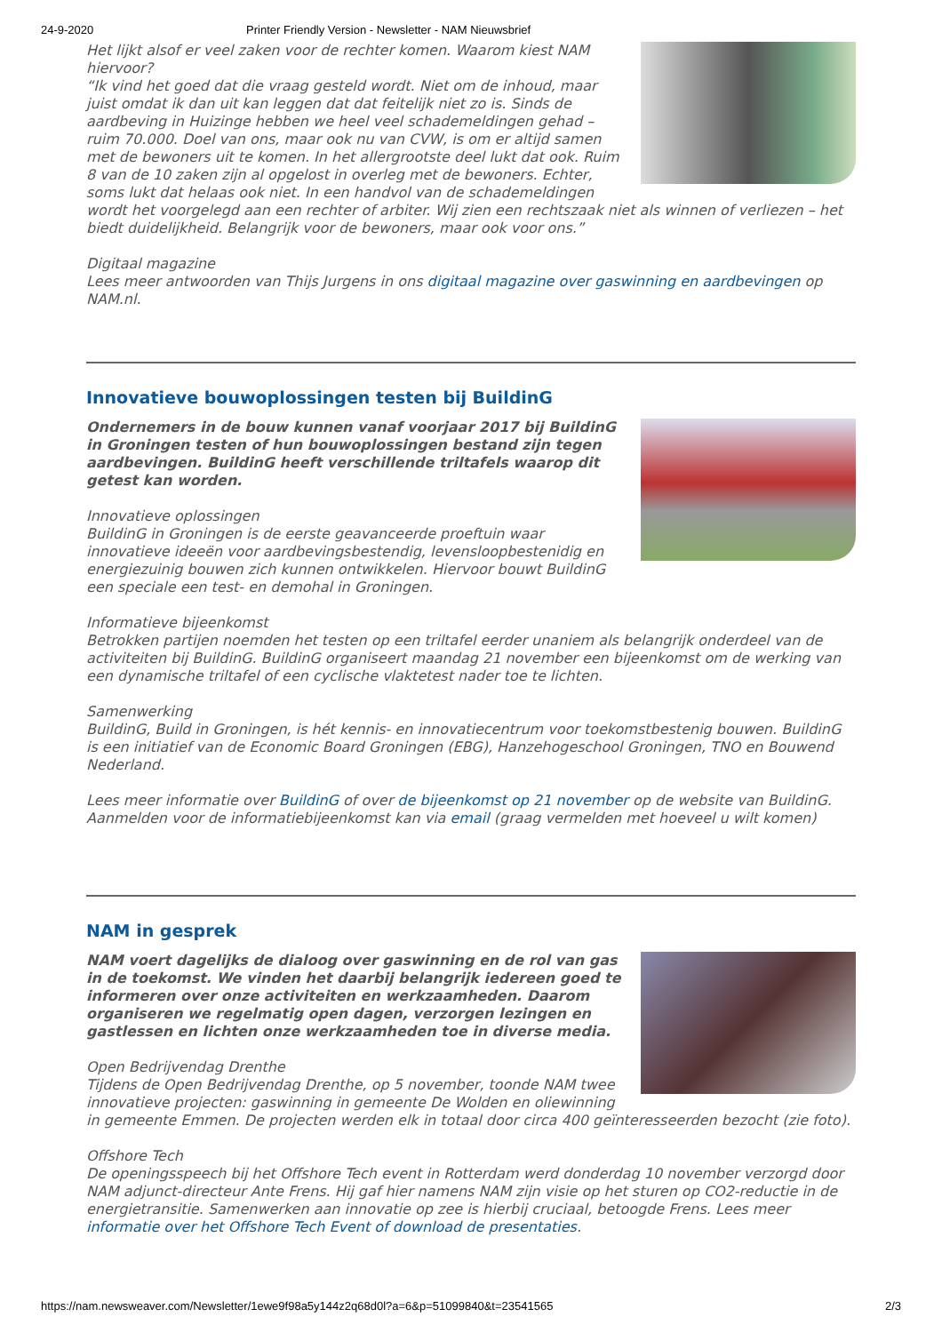24-9-2020 Printer Friendly Version - Newsletter - NAM Nieuwsbrief
Het lijkt alsof er veel zaken voor de rechter komen. Waarom kiest NAM hiervoor?
“Ik vind het goed dat die vraag gesteld wordt. Niet om de inhoud, maar juist omdat ik dan uit kan leggen dat dat feitelijk niet zo is. Sinds de aardbeving in Huizinge hebben we heel veel schademeldingen gehad – ruim 70.000. Doel van ons, maar ook nu van CVW, is om er altijd samen met de bewoners uit te komen. In het allergrootste deel lukt dat ook. Ruim 8 van de 10 zaken zijn al opgelost in overleg met de bewoners. Echter, soms lukt dat helaas ook niet. In een handvol van de schademeldingen wordt het voorgelegd aan een rechter of arbiter. Wij zien een rechtszaak niet als winnen of verliezen – het biedt duidelijkheid. Belangrijk voor de bewoners, maar ook voor ons.”
Digitaal magazine
Lees meer antwoorden van Thijs Jurgens in ons digitaal magazine over gaswinning en aardbevingen op NAM.nl.
Innovatieve bouwoplossingen testen bij BuildinG
Ondernemers in de bouw kunnen vanaf voorjaar 2017 bij BuildinG in Groningen testen of hun bouwoplossingen bestand zijn tegen aardbevingen. BuildinG heeft verschillende triltafels waarop dit getest kan worden.
Innovatieve oplossingen
BuildinG in Groningen is de eerste geavanceerde proeftuin waar innovatieve ideeën voor aardbevingsbestendig, levensloopbestenidig en energiezuinig bouwen zich kunnen ontwikkelen. Hiervoor bouwt BuildinG een speciale een test- en demohal in Groningen.
Informatieve bijeenkomst
Betrokken partijen noemden het testen op een triltafel eerder unaniem als belangrijk onderdeel van de activiteiten bij BuildinG. BuildinG organiseert maandag 21 november een bijeenkomst om de werking van een dynamische triltafel of een cyclische vlaktetest nader toe te lichten.
Samenwerking
BuildinG, Build in Groningen, is hét kennis- en innovatiecentrum voor toekomstbestenig bouwen. BuildinG is een initiatief van de Economic Board Groningen (EBG), Hanzehogeschool Groningen, TNO en Bouwend Nederland.
Lees meer informatie over BuildinG of over de bijeenkomst op 21 november op de website van BuildinG.
Aanmelden voor de informatiebijeenkomst kan via email (graag vermelden met hoeveel u wilt komen)
NAM in gesprek
NAM voert dagelijks de dialoog over gaswinning en de rol van gas in de toekomst. We vinden het daarbij belangrijk iedereen goed te informeren over onze activiteiten en werkzaamheden. Daarom organiseren we regelmatig open dagen, verzorgen lezingen en gastlessen en lichten onze werkzaamheden toe in diverse media.
Open Bedrijvendag Drenthe
Tijdens de Open Bedrijvendag Drenthe, op 5 november, toonde NAM twee innovatieve projecten: gaswinning in gemeente De Wolden en oliewinning in gemeente Emmen. De projecten werden elk in totaal door circa 400 geïnteresseerden bezocht (zie foto).
Offshore Tech
De openingsspeech bij het Offshore Tech event in Rotterdam werd donderdag 10 november verzorgd door NAM adjunct-directeur Ante Frens. Hij gaf hier namens NAM zijn visie op het sturen op CO2-reductie in de energietransitie. Samenwerken aan innovatie op zee is hierbij cruciaal, betoogde Frens. Lees meer informatie over het Offshore Tech Event of download de presentaties.
https://nam.newsweaver.com/Newsletter/1ewe9f98a5y144z2q68d0l?a=6&p=51099840&t=23541565 2/3